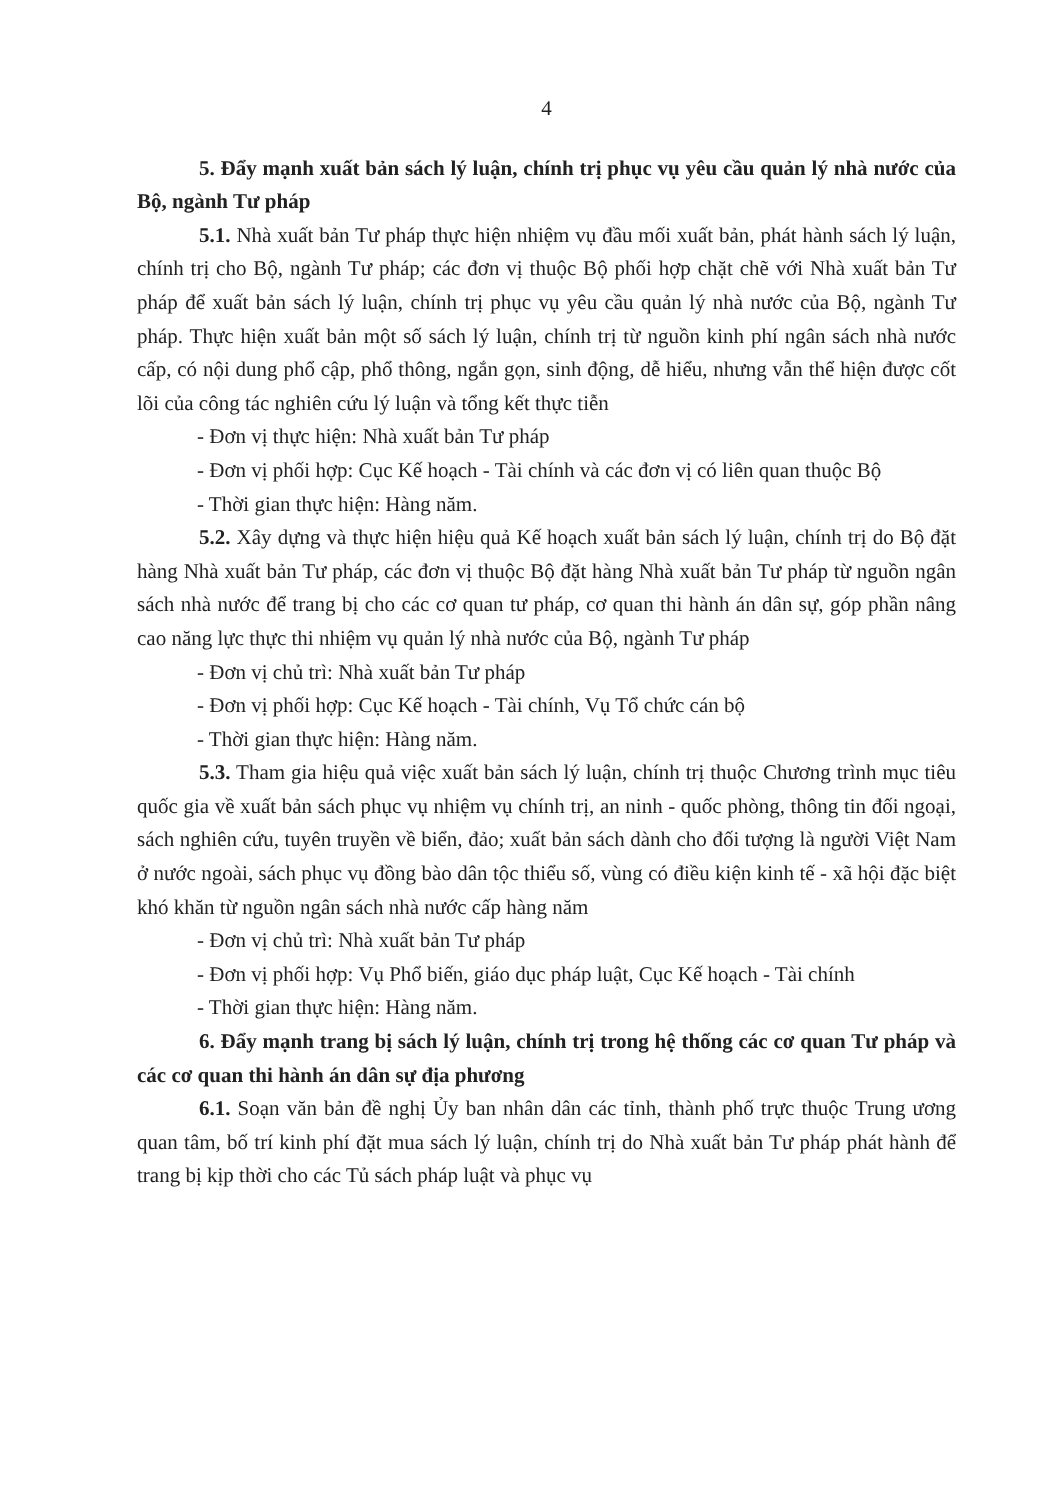4
5. Đẩy mạnh xuất bản sách lý luận, chính trị phục vụ yêu cầu quản lý nhà nước của Bộ, ngành Tư pháp
5.1. Nhà xuất bản Tư pháp thực hiện nhiệm vụ đầu mối xuất bản, phát hành sách lý luận, chính trị cho Bộ, ngành Tư pháp; các đơn vị thuộc Bộ phối hợp chặt chẽ với Nhà xuất bản Tư pháp để xuất bản sách lý luận, chính trị phục vụ yêu cầu quản lý nhà nước của Bộ, ngành Tư pháp. Thực hiện xuất bản một số sách lý luận, chính trị từ nguồn kinh phí ngân sách nhà nước cấp, có nội dung phổ cập, phổ thông, ngắn gọn, sinh động, dễ hiểu, nhưng vẫn thể hiện được cốt lõi của công tác nghiên cứu lý luận và tổng kết thực tiễn
- Đơn vị thực hiện: Nhà xuất bản Tư pháp
- Đơn vị phối hợp: Cục Kế hoạch - Tài chính và các đơn vị có liên quan thuộc Bộ
- Thời gian thực hiện: Hàng năm.
5.2. Xây dựng và thực hiện hiệu quả Kế hoạch xuất bản sách lý luận, chính trị do Bộ đặt hàng Nhà xuất bản Tư pháp, các đơn vị thuộc Bộ đặt hàng Nhà xuất bản Tư pháp từ nguồn ngân sách nhà nước để trang bị cho các cơ quan tư pháp, cơ quan thi hành án dân sự, góp phần nâng cao năng lực thực thi nhiệm vụ quản lý nhà nước của Bộ, ngành Tư pháp
- Đơn vị chủ trì: Nhà xuất bản Tư pháp
- Đơn vị phối hợp: Cục Kế hoạch - Tài chính, Vụ Tổ chức cán bộ
- Thời gian thực hiện: Hàng năm.
5.3. Tham gia hiệu quả việc xuất bản sách lý luận, chính trị thuộc Chương trình mục tiêu quốc gia về xuất bản sách phục vụ nhiệm vụ chính trị, an ninh - quốc phòng, thông tin đối ngoại, sách nghiên cứu, tuyên truyền về biển, đảo; xuất bản sách dành cho đối tượng là người Việt Nam ở nước ngoài, sách phục vụ đồng bào dân tộc thiểu số, vùng có điều kiện kinh tế - xã hội đặc biệt khó khăn từ nguồn ngân sách nhà nước cấp hàng năm
- Đơn vị chủ trì: Nhà xuất bản Tư pháp
- Đơn vị phối hợp: Vụ Phổ biến, giáo dục pháp luật, Cục Kế hoạch - Tài chính
- Thời gian thực hiện: Hàng năm.
6. Đẩy mạnh trang bị sách lý luận, chính trị trong hệ thống các cơ quan Tư pháp và các cơ quan thi hành án dân sự địa phương
6.1. Soạn văn bản đề nghị Ủy ban nhân dân các tỉnh, thành phố trực thuộc Trung ương quan tâm, bố trí kinh phí đặt mua sách lý luận, chính trị do Nhà xuất bản Tư pháp phát hành để trang bị kịp thời cho các Tủ sách pháp luật và phục vụ